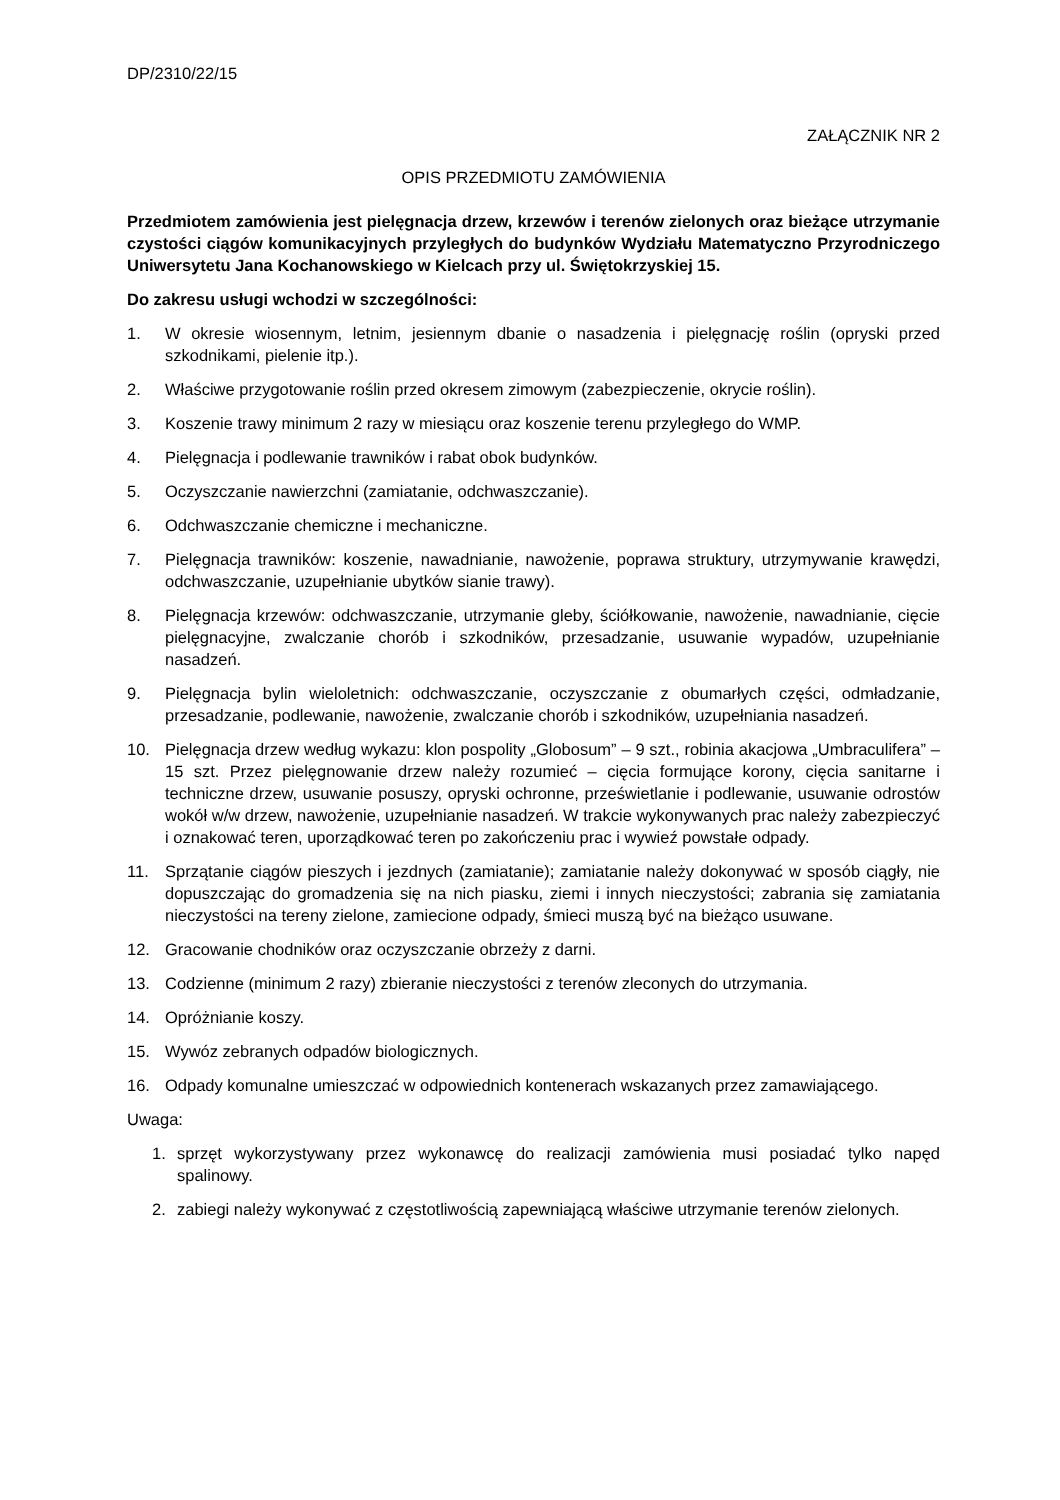DP/2310/22/15
ZAŁĄCZNIK NR 2
OPIS PRZEDMIOTU ZAMÓWIENIA
Przedmiotem zamówienia jest pielęgnacja drzew, krzewów i terenów zielonych oraz bieżące utrzymanie czystości ciągów komunikacyjnych przyległych do budynków Wydziału Matematyczno Przyrodniczego Uniwersytetu Jana Kochanowskiego w Kielcach przy ul. Świętokrzyskiej 15.
Do zakresu usługi wchodzi w szczególności:
1. W okresie wiosennym, letnim, jesiennym dbanie o nasadzenia i pielęgnację roślin (opryski przed szkodnikami, pielenie itp.).
2. Właściwe przygotowanie roślin przed okresem zimowym (zabezpieczenie, okrycie roślin).
3. Koszenie trawy minimum 2 razy w miesiącu oraz koszenie terenu przyległego do WMP.
4. Pielęgnacja i podlewanie trawników i rabat obok budynków.
5. Oczyszczanie nawierzchni (zamiatanie, odchwaszczanie).
6. Odchwaszczanie chemiczne i mechaniczne.
7. Pielęgnacja trawników: koszenie, nawadnianie, nawożenie, poprawa struktury, utrzymywanie krawędzi, odchwaszczanie, uzupełnianie ubytków sianie trawy).
8. Pielęgnacja krzewów: odchwaszczanie, utrzymanie gleby, ściółkowanie, nawożenie, nawadnianie, cięcie pielęgnacyjne, zwalczanie chorób i szkodników, przesadzanie, usuwanie wypadów, uzupełnianie nasadzeń.
9. Pielęgnacja bylin wieloletnich: odchwaszczanie, oczyszczanie z obumarłych części, odmładzanie, przesadzanie, podlewanie, nawożenie, zwalczanie chorób i szkodników, uzupełniania nasadzeń.
10. Pielęgnacja drzew według wykazu: klon pospolity „Globosum” – 9 szt., robinia akacjowa „Umbraculifera” – 15 szt. Przez pielęgnowanie drzew należy rozumieć – cięcia formujące korony, cięcia sanitarne i techniczne drzew, usuwanie posuszy, opryski ochronne, prześwietlanie i podlewanie, usuwanie odrostów wokół w/w drzew, nawożenie, uzupełnianie nasadzeń. W trakcie wykonywanych prac należy zabezpieczyć i oznakować teren, uporządkować teren po zakończeniu prac i wywieź powstałe odpady.
11. Sprzątanie ciągów pieszych i jezdnych (zamiatanie); zamiatanie należy dokonywać w sposób ciągły, nie dopuszczając do gromadzenia się na nich piasku, ziemi i innych nieczystości; zabrania się zamiatania nieczystości na tereny zielone, zamiecione odpady, śmieci muszą być na bieżąco usuwane.
12. Gracowanie chodników oraz oczyszczanie obrzeży z darni.
13. Codzienne (minimum 2 razy) zbieranie nieczystości z terenów zleconych do utrzymania.
14. Opróżnianie koszy.
15. Wywóz zebranych odpadów biologicznych.
16. Odpady komunalne umieszczać w odpowiednich kontenerach wskazanych przez zamawiającego.
Uwaga:
1. sprzęt wykorzystywany przez wykonawcę do realizacji zamówienia musi posiadać tylko napęd spalinowy.
2. zabiegi należy wykonywać z częstotliwością zapewniającą właściwe utrzymanie terenów zielonych.